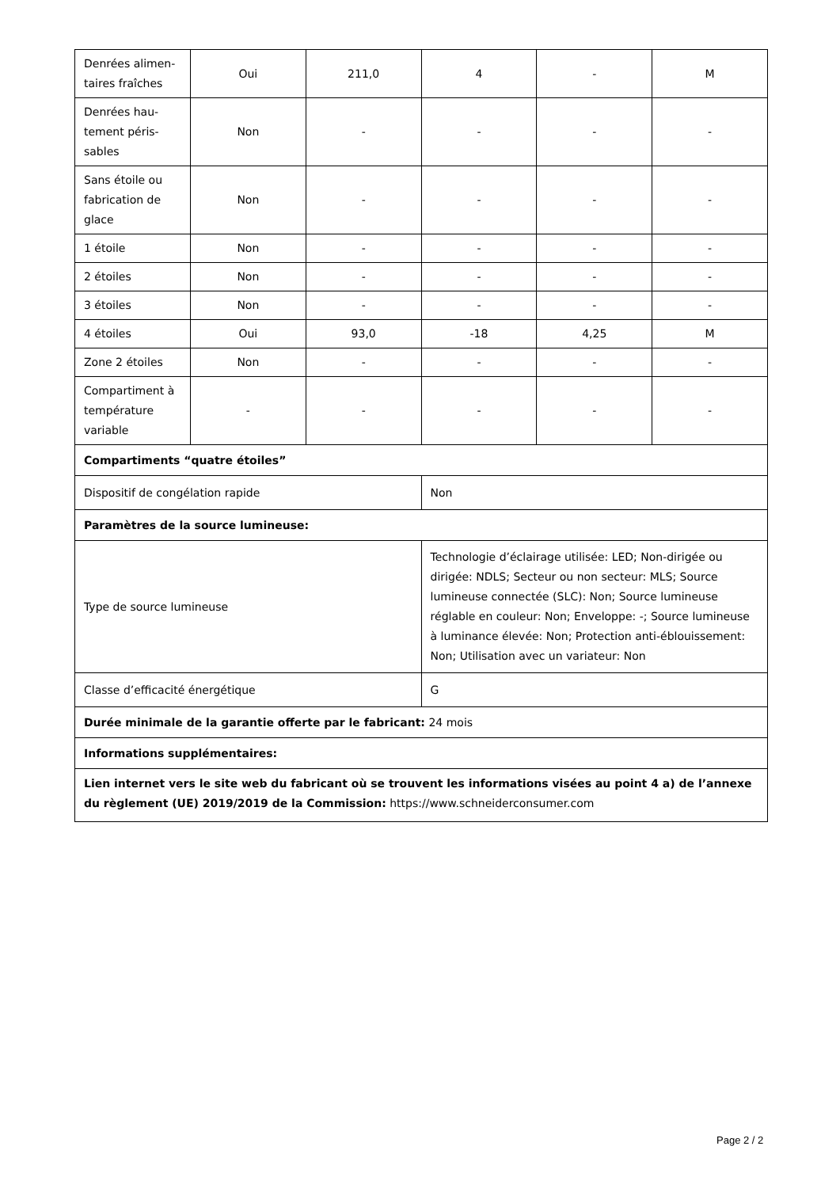| Denrées alimen-taires fraîches | Oui | 211,0 | 4 | - | M |
| Denrées hau-tement péris-sables | Non | - | - | - | - |
| Sans étoile ou fabrication de glace | Non | - | - | - | - |
| 1 étoile | Non | - | - | - | - |
| 2 étoiles | Non | - | - | - | - |
| 3 étoiles | Non | - | - | - | - |
| 4 étoiles | Oui | 93,0 | -18 | 4,25 | M |
| Zone 2 étoiles | Non | - | - | - | - |
| Compartiment à température variable | - | - | - | - | - |
| Compartiments “quatre étoiles” | | | | | |
| Dispositif de congélation rapide | | | Non | | |
| Paramètres de la source lumineuse: | | | | | |
| Type de source lumineuse | | | Technologie d’éclairage utilisée: LED; Non-dirigée ou dirigée: NDLS; Secteur ou non secteur: MLS; Source lumineuse connectée (SLC): Non; Source lumineuse réglable en couleur: Non; Enveloppe: -; Source lumineuse à luminance élevée: Non; Protection anti-éblouissement: Non; Utilisation avec un variateur: Non | | |
| Classe d’efficacité énergétique | | | G | | |
| Durée minimale de la garantie offerte par le fabricant: 24 mois | | | | | |
| Informations supplémentaires: | | | | | |
| Lien internet vers le site web du fabricant où se trouvent les informations visées au point 4 a) de l’annexe du règlement (UE) 2019/2019 de la Commission: https://www.schneiderconsumer.com | | | | | |
Page 2 / 2